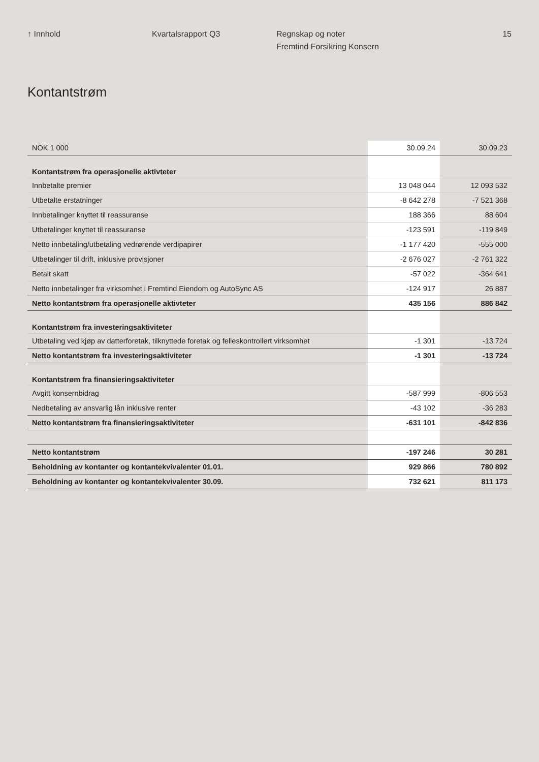↑ Innhold Kvartalsrapport Q3 Regnskap og noter
Fremtind Forsikring Konsern
15
Kontantstrøm
| NOK 1 000 | 30.09.24 | 30.09.23 |
| --- | --- | --- |
| Kontantstrøm fra operasjonelle aktivteter | | |
| Innbetalte premier | 13 048 044 | 12 093 532 |
| Utbetalte erstatninger | -8 642 278 | -7 521 368 |
| Innbetalinger knyttet til reassuranse | 188 366 | 88 604 |
| Utbetalinger knyttet til reassuranse | -123 591 | -119 849 |
| Netto innbetaling/utbetaling vedrørende verdipapirer | -1 177 420 | -555 000 |
| Utbetalinger til drift, inklusive provisjoner | -2 676 027 | -2 761 322 |
| Betalt skatt | -57 022 | -364 641 |
| Netto innbetalinger fra virksomhet i Fremtind Eiendom og AutoSync AS | -124 917 | 26 887 |
| Netto kontantstrøm fra operasjonelle aktivteter | 435 156 | 886 842 |
| Kontantstrøm fra investeringsaktiviteter | | |
| Utbetaling ved kjøp av datterforetak, tilknyttede foretak og felleskontrollert virksomhet | -1 301 | -13 724 |
| Netto kontantstrøm fra investeringsaktiviteter | -1 301 | -13 724 |
| Kontantstrøm fra finansieringsaktiviteter | | |
| Avgitt konsernbidrag | -587 999 | -806 553 |
| Nedbetaling av ansvarlig lån inklusive renter | -43 102 | -36 283 |
| Netto kontantstrøm fra finansieringsaktiviteter | -631 101 | -842 836 |
| Netto kontantstrøm | -197 246 | 30 281 |
| Beholdning av kontanter og kontantekvivalenter 01.01. | 929 866 | 780 892 |
| Beholdning av kontanter og kontantekvivalenter 30.09. | 732 621 | 811 173 |